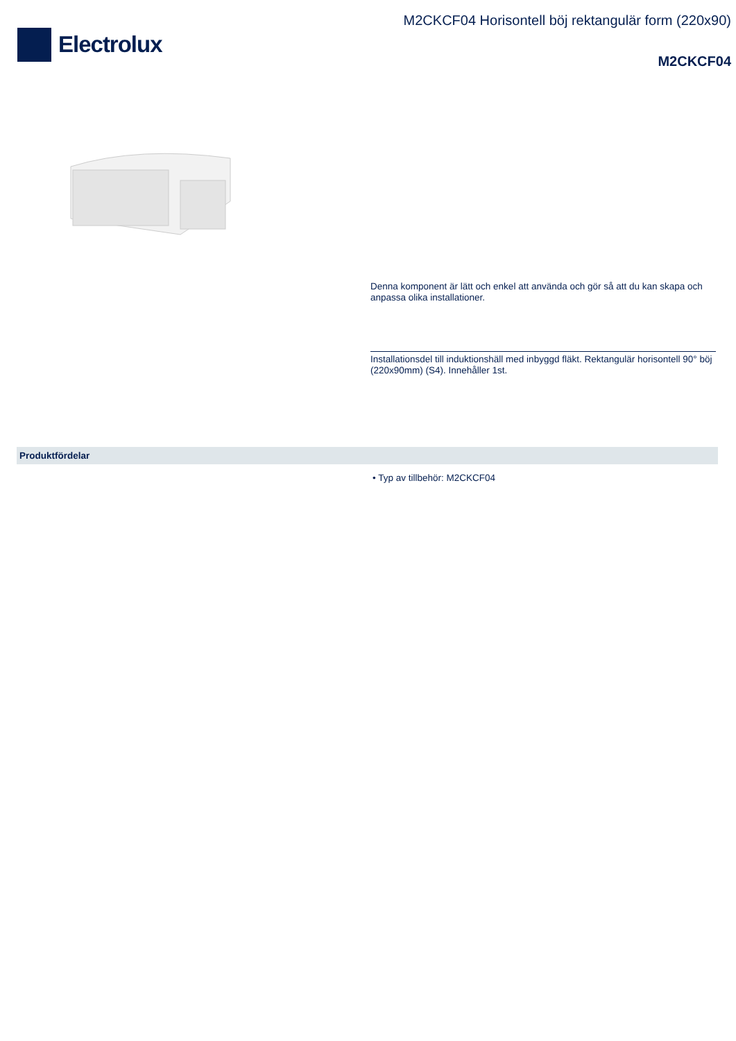Electrolux
M2CKCF04 Horisontell böj rektangulär form (220x90)
M2CKCF04
Denna komponent är lätt och enkel att använda och gör så att du kan skapa och anpassa olika installationer.
Installationsdel till induktionshäll med inbyggd fläkt. Rektangulär horisontell 90° böj (220x90mm) (S4). Innehåller 1st.
Produktfördelar
• Typ av tillbehör: M2CKCF04